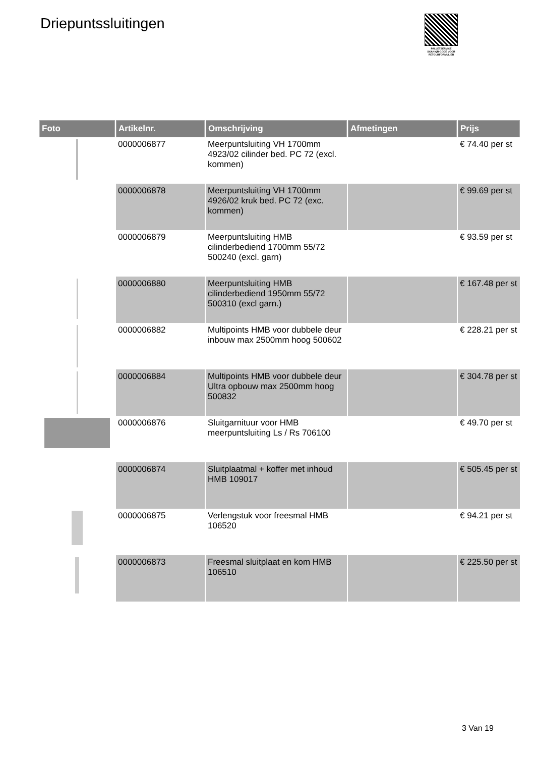Driepuntssluitingen
PALLETSERVICE
SCAN QR-CODE VOOR RETOURFORMULIER
| Foto | Artikelnr. | Omschrijving | Afmetingen | Prijs |
| --- | --- | --- | --- | --- |
| | 0000006877 | Meerpuntsluiting VH 1700mm 4923/02 cilinder bed. PC 72 (excl. kommen) | | € 74.40 per st |
| | 0000006878 | Meerpuntsluiting VH 1700mm 4926/02 kruk bed. PC 72 (exc. kommen) | | € 99.69 per st |
| | 0000006879 | Meerpuntsluiting HMB cilinderbediend 1700mm 55/72 500240 (excl. garn) | | € 93.59 per st |
| | 0000006880 | Meerpuntsluiting HMB cilinderbediend 1950mm 55/72 500310 (excl garn.) | | € 167.48 per st |
| | 0000006882 | Multipoints HMB voor dubbele deur inbouw max 2500mm hoog 500602 | | € 228.21 per st |
| | 0000006884 | Multipoints HMB voor dubbele deur Ultra opbouw max 2500mm hoog 500832 | | € 304.78 per st |
| | 0000006876 | Sluitgarnituur voor HMB meerpuntsluiting Ls / Rs 706100 | | € 49.70 per st |
| | 0000006874 | Sluitplaatmal + koffer met inhoud HMB 109017 | | € 505.45 per st |
| | 0000006875 | Verlengstuk voor freesmal HMB 106520 | | € 94.21 per st |
| | 0000006873 | Freesmal sluitplaat en kom HMB 106510 | | € 225.50 per st |
3 Van 19